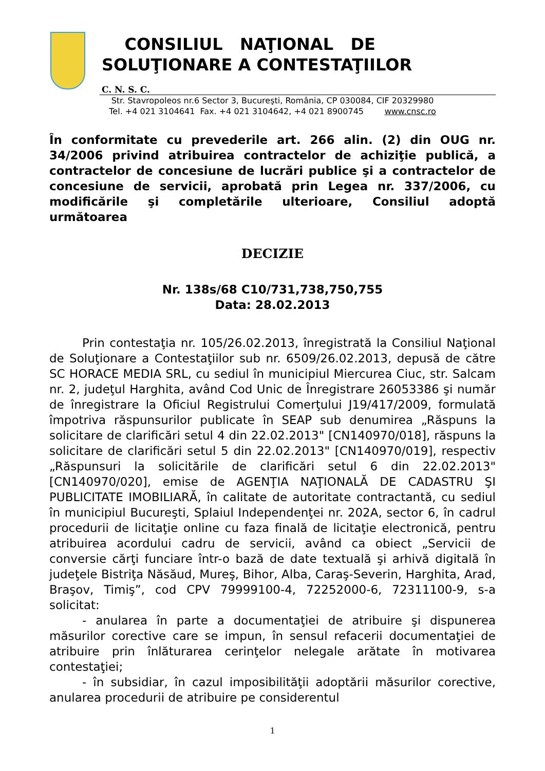CONSILIUL NAŢIONAL DE
SOLUŢIONARE A CONTESTAŢIILOR
C. N. S. C.
Str. Stavropoleos nr.6 Sector 3, Bucureşti, România, CP 030084, CIF 20329980
Tel. +4 021 3104641 Fax. +4 021 3104642, +4 021 8900745 www.cnsc.ro
În conformitate cu prevederile art. 266 alin. (2) din OUG nr. 34/2006 privind atribuirea contractelor de achiziţie publică, a contractelor de concesiune de lucrări publice şi a contractelor de concesiune de servicii, aprobată prin Legea nr. 337/2006, cu modificările şi completările ulterioare, Consiliul adoptă următoarea
DECIZIE
Nr. 138s/68 C10/731,738,750,755
Data: 28.02.2013
Prin contestaţia nr. 105/26.02.2013, înregistrată la Consiliul Naţional de Soluţionare a Contestaţiilor sub nr. 6509/26.02.2013, depusă de către SC HORACE MEDIA SRL, cu sediul în municipiul Miercurea Ciuc, str. Salcam nr. 2, judeţul Harghita, având Cod Unic de Înregistrare 26053386 şi număr de înregistrare la Oficiul Registrului Comerţului J19/417/2009, formulată împotriva răspunsurilor publicate în SEAP sub denumirea „Răspuns la solicitare de clarificări setul 4 din 22.02.2013" [CN140970/018], răspuns la solicitare de clarificări setul 5 din 22.02.2013" [CN140970/019], respectiv „Răspunsuri la solicitările de clarificări setul 6 din 22.02.2013" [CN140970/020], emise de AGENŢIA NAŢIONALĂ DE CADASTRU ŞI PUBLICITATE IMOBILIARĂ, în calitate de autoritate contractantă, cu sediul în municipiul Bucureşti, Splaiul Independenţei nr. 202A, sector 6, în cadrul procedurii de licitaţie online cu faza finală de licitaţie electronică, pentru atribuirea acordului cadru de servicii, având ca obiect „Servicii de conversie cărţi funciare într-o bază de date textuală şi arhivă digitală în judeţele Bistriţa Năsăud, Mureş, Bihor, Alba, Caraş-Severin, Harghita, Arad, Braşov, Timiş”, cod CPV 79999100-4, 72252000-6, 72311100-9, s-a solicitat:
- anularea în parte a documentaţiei de atribuire şi dispunerea măsurilor corective care se impun, în sensul refacerii documentaţiei de atribuire prin înlăturarea cerinţelor nelegale arătate în motivarea contestaţiei;
- în subsidiar, în cazul imposibilităţii adoptării măsurilor corective, anularea procedurii de atribuire pe considerentul
1